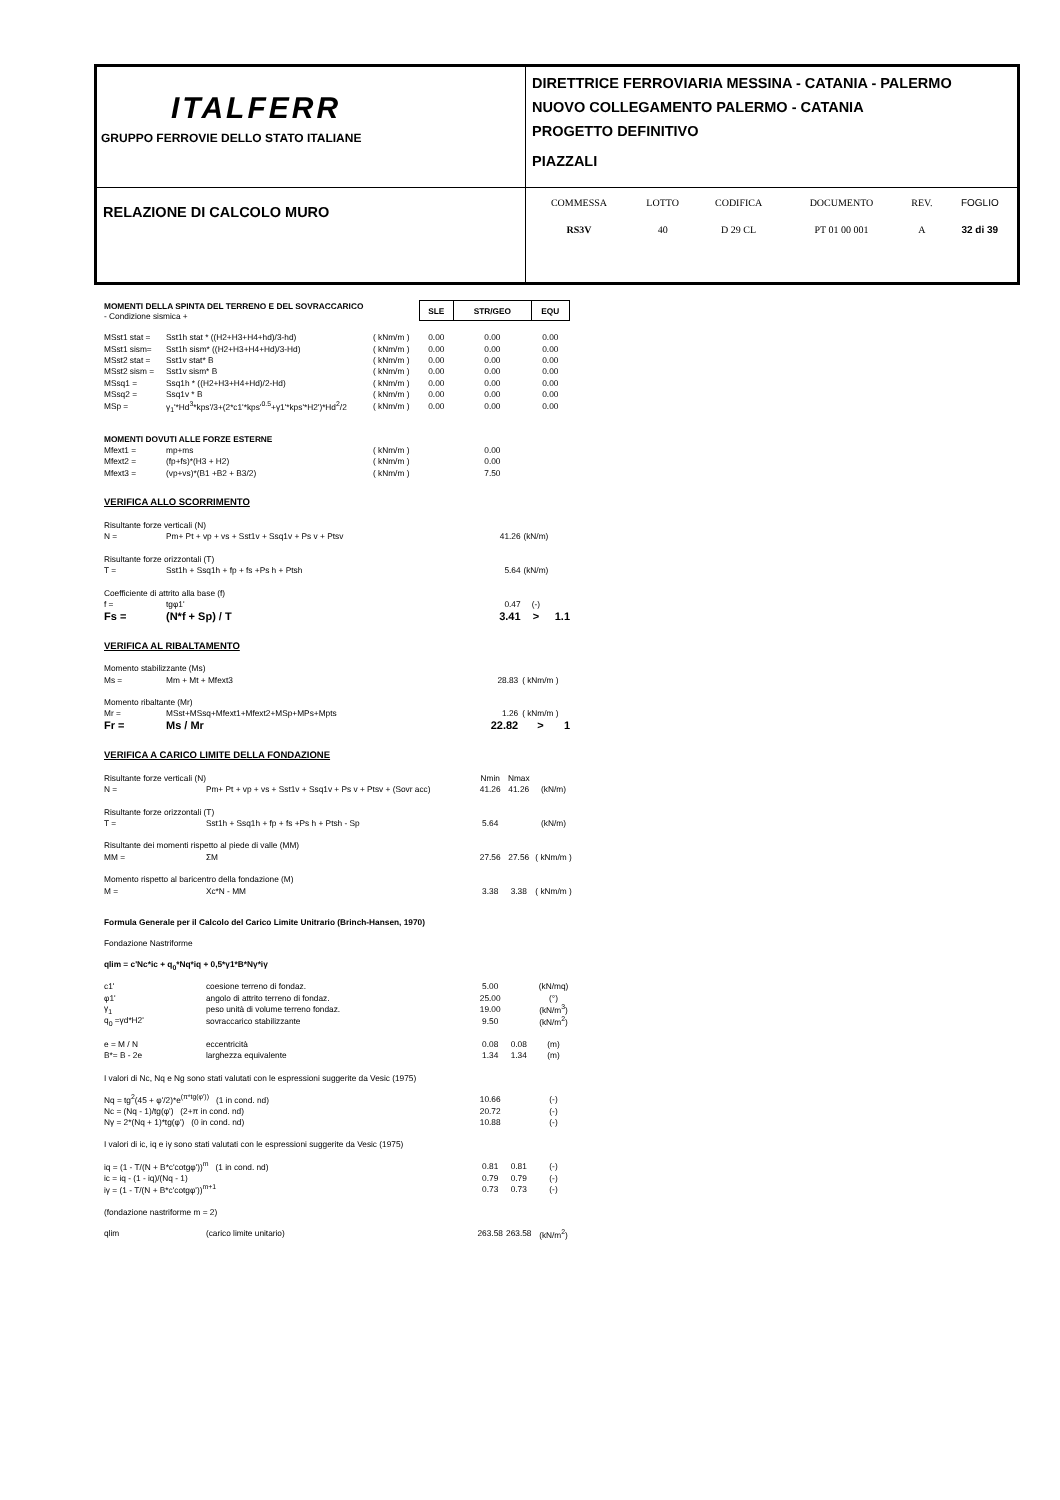| ITALFERR GRUPPO FERROVIE DELLO STATO ITALIANE | DIRETTRICE FERROVIARIA MESSINA - CATANIA - PALERMO NUOVO COLLEGAMENTO PALERMO - CATANIA PROGETTO DEFINITIVO PIAZZALI |
| RELAZIONE DI CALCOLO MURO | / COMMESSA / LOTTO / CODIFICA / DOCUMENTO / REV. / FOGLIO / / RS3V / 40 / D 29 CL / PT 01 00 001 / A / 32 di 39 / |
| MOMENTI DELLA SPINTA DEL TERRENO E DEL SOVRACCARICO - Condizione sismica + | | | | SLE | STR/GEO | EQU |
| MSst1 stat = | Sst1h stat * ((H2+H3+H4+hd)/3-hd) | ( kNm/m ) | | 0.00 | 0.00 | 0.00 |
| MSst1 sism= | Sst1h sism* ((H2+H3+H4+Hd)/3-Hd) | ( kNm/m ) | | 0.00 | 0.00 | 0.00 |
| MSst2 stat = | Sst1v stat* B | ( kNm/m ) | | 0.00 | 0.00 | 0.00 |
| MSst2 sism = | Sst1v sism* B | ( kNm/m ) | | 0.00 | 0.00 | 0.00 |
| MSsq1 = | Ssq1h * ((H2+H3+H4+Hd)/2-Hd) | ( kNm/m ) | | 0.00 | 0.00 | 0.00 |
| MSsq2 = | Ssq1v * B | ( kNm/m ) | | 0.00 | 0.00 | 0.00 |
| MSp = | γ<sub>1</sub>'*Hd<sup>3</sup>*kps'/3+(2*c1'*kps'<sup>0.5</sup>+γ1'*kps'*H2')*Hd<sup>2</sup>/2 | ( kNm/m ) | | 0.00 | 0.00 | 0.00 |
| MOMENTI DOVUTI ALLE FORZE ESTERNE | | | | | | |
| Mfext1 = | mp+ms | ( kNm/m ) | | | 0.00 | |
| Mfext2 = | (fp+fs)*(H3 + H2) | ( kNm/m ) | | | 0.00 | |
| Mfext3 = | (vp+vs)*(B1 +B2 + B3/2) | ( kNm/m ) | | | 7.50 | |
VERIFICA ALLO SCORRIMENTO
| Risultante forze verticali (N) | | | | |
| N = | Pm+ Pt + vp + vs + Sst1v + Ssq1v + Ps v + Ptsv | 41.26 | (kN/m) | |
| Risultante forze orizzontali (T) | | | | |
| T = | Sst1h + Ssq1h + fp + fs +Ps h + Ptsh | 5.64 | (kN/m) | |
| Coefficiente di attrito alla base (f) | | | | |
| f = | tgφ1' | 0.47 | (-) | |
| Fs = | (N*f + Sp) / T | 3.41 | > | 1.1 |
VERIFICA AL RIBALTAMENTO
| Momento stabilizzante (Ms) | | | | |
| Ms = | Mm + Mt + Mfext3 | 28.83 | ( kNm/m ) | |
| Momento ribaltante (Mr) | | | | |
| Mr = | MSst+MSsq+Mfext1+Mfext2+MSp+MPs+Mpts | 1.26 | ( kNm/m ) | |
| Fr = | Ms / Mr | 22.82 | > | 1 |
VERIFICA A CARICO LIMITE DELLA FONDAZIONE
| Risultante forze verticali (N) | | Nmin | Nmax | |
| N = | Pm+ Pt + vp + vs + Sst1v + Ssq1v + Ps v + Ptsv + (Sovr acc) | 41.26 | 41.26 | (kN/m) |
| Risultante forze orizzontali (T) | | | | |
| T = | Sst1h + Ssq1h + fp + fs +Ps h + Ptsh - Sp | 5.64 | | (kN/m) |
| Risultante dei momenti rispetto al piede di valle (MM) | | | | |
| MM = | ΣM | 27.56 | 27.56 | ( kNm/m ) |
| Momento rispetto al baricentro della fondazione (M) | | | | |
| M = | Xc*N - MM | 3.38 | 3.38 | ( kNm/m ) |
| Formula Generale per il Calcolo del Carico Limite Unitrario (Brinch-Hansen, 1970) | | | | |
| Fondazione Nastriforme | | | | |
| qlim = c'Nc*ic + q<sub>0</sub>*Nq*iq + 0,5*γ1*B*Nγ*iγ | | | | |
| c1' | coesione terreno di fondaz. | 5.00 | | (kN/mq) |
| φ1' | angolo di attrito terreno di fondaz. | 25.00 | | (°) |
| γ<sub>1</sub> | peso unità di volume terreno fondaz. | 19.00 | | (kN/m<sup>3</sup>) |
| q<sub>0</sub> =γd*H2' | sovraccarico stabilizzante | 9.50 | | (kN/m<sup>2</sup>) |
| e = M / N | eccentricità | 0.08 | 0.08 | (m) |
| B*= B - 2e | larghezza equivalente | 1.34 | 1.34 | (m) |
| I valori di Nc, Nq e Ng sono stati valutati con le espressioni suggerite da Vesic (1975) | | | | |
| Nq = tg<sup>2</sup>(45 + φ'/2)*e<sup>(π*tg(φ'))</sup> (1 in cond. nd) | | 10.66 | | (-) |
| Nc = (Nq - 1)/tg(φ') (2+π in cond. nd) | | 20.72 | | (-) |
| Nγ = 2*(Nq + 1)*tg(φ') (0 in cond. nd) | | 10.88 | | (-) |
| I valori di ic, iq e iγ sono stati valutati con le espressioni suggerite da Vesic (1975) | | | | |
| iq = (1 - T/(N + B*c'cotgφ'))<sup>m</sup> (1 in cond. nd) | | 0.81 | 0.81 | (-) |
| ic = iq - (1 - iq)/(Nq - 1) | | 0.79 | 0.79 | (-) |
| iγ = (1 - T/(N + B*c'cotgφ'))<sup>m+1</sup> | | 0.73 | 0.73 | (-) |
| (fondazione nastriforme m = 2) | | | | |
| qlim | (carico limite unitario) | 263.58 | 263.58 | (kN/m<sup>2</sup>) |